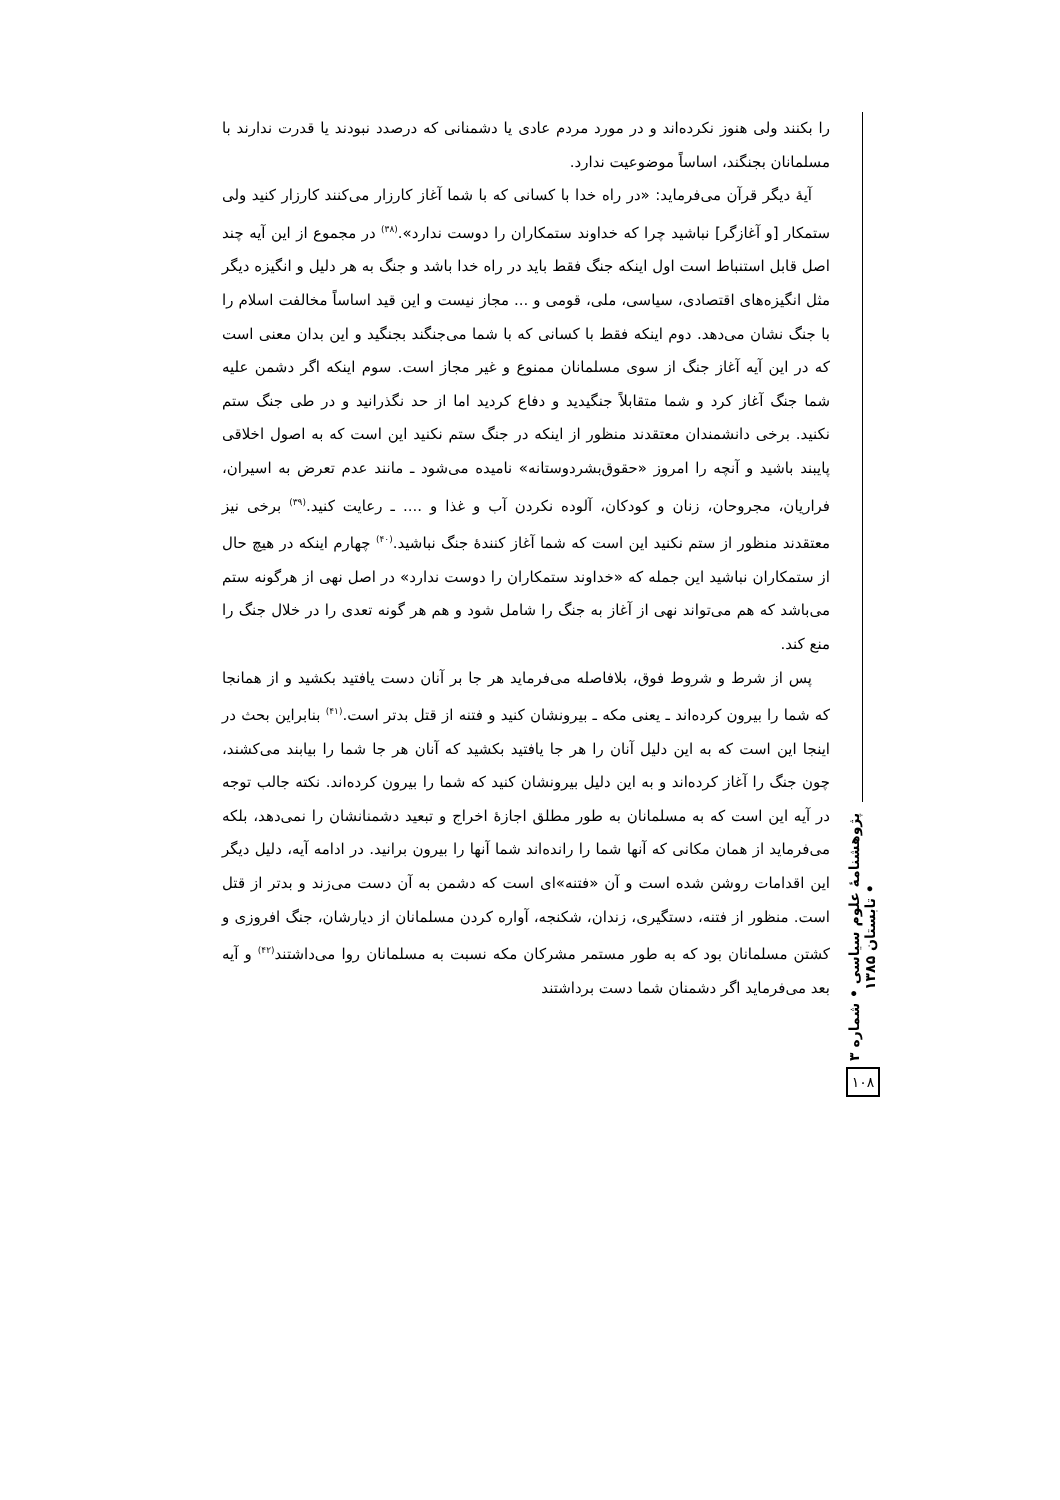را بکنند ولی هنوز نکرده‌اند و در مورد مردم عادی یا دشمنانی که درصدد نبودند یا قدرت ندارند با مسلمانان بجنگند، اساساً موضوعیت ندارد.
آیهٔ دیگر قرآن می‌فرماید: «در راه خدا با کسانی که با شما آغاز کارزار می‌کنند کارزار کنید ولی ستمکار [و آغازگر] نباشید چرا که خداوند ستمکاران را دوست ندارد».<sup>(۳۸)</sup> در مجموع از این آیه چند اصل قابل استنباط است اول اینکه جنگ فقط باید در راه خدا باشد و جنگ به هر دلیل و انگیزه دیگر مثل انگیزه‌های اقتصادی، سیاسی، ملی، قومی و ... مجاز نیست و این قید اساساً مخالفت اسلام را با جنگ نشان می‌دهد. دوم اینکه فقط با کسانی که با شما می‌جنگند بجنگید و این بدان معنی است که در این آیه آغاز جنگ از سوی مسلمانان ممنوع و غیر مجاز است. سوم اینکه اگر دشمن علیه شما جنگ آغاز کرد و شما متقابلاً جنگیدید و دفاع کردید اما از حد نگذرانید و در طی جنگ ستم نکنید. برخی دانشمندان معتقدند منظور از اینکه در جنگ ستم نکنید این است که به اصول اخلاقی پایبند باشید و آنچه را امروز «حقوق‌بشردوستانه» نامیده می‌شود ـ مانند عدم تعرض به اسیران، فراریان، مجروحان، زنان و کودکان، آلوده نکردن آب و غذا و .... ـ رعایت کنید.<sup>(۳۹)</sup> برخی نیز معتقدند منظور از ستم نکنید این است که شما آغاز کنندهٔ جنگ نباشید.<sup>(۴۰)</sup> چهارم اینکه در هیچ حال از ستمکاران نباشید این جمله که «خداوند ستمکاران را دوست ندارد» در اصل نهی از هرگونه ستم می‌باشد که هم می‌تواند نهی از آغاز به جنگ را شامل شود و هم هر گونه تعدی را در خلال جنگ را منع کند.
پس از شرط و شروط فوق، بلافاصله می‌فرماید هر جا بر آنان دست یافتید بکشید و از همانجا که شما را بیرون کرده‌اند ـ یعنی مکه ـ بیرونشان کنید و فتنه از قتل بدتر است.<sup>(۴۱)</sup> بنابراین بحث در اینجا این است که به این دلیل آنان را هر جا یافتید بکشید که آنان هر جا شما را بیابند می‌کشند، چون جنگ را آغاز کرده‌اند و به این دلیل بیرونشان کنید که شما را بیرون کرده‌اند. نکته جالب توجه در آیه این است که به مسلمانان به طور مطلق اجازهٔ اخراج و تبعید دشمنانشان را نمی‌دهد، بلکه می‌فرماید از همان مکانی که آنها شما را رانده‌اند شما آنها را بیرون برانید. در ادامه آیه، دلیل دیگر این اقدامات روشن شده است و آن «فتنه»ای است که دشمن به آن دست می‌زند و بدتر از قتل است. منظور از فتنه، دستگیری، زندان، شکنجه، آواره کردن مسلمانان از دیارشان، جنگ افروزی و کشتن مسلمانان بود که به طور مستمر مشرکان مکه نسبت به مسلمانان روا می‌داشتند<sup>(۴۲)</sup> و آیه بعد می‌فرماید اگر دشمنان شما دست برداشتند
پژوهشنامهٔ علوم سیاسی • شماره ۳ • تابستان ۱۳۸۵
۱۰۸